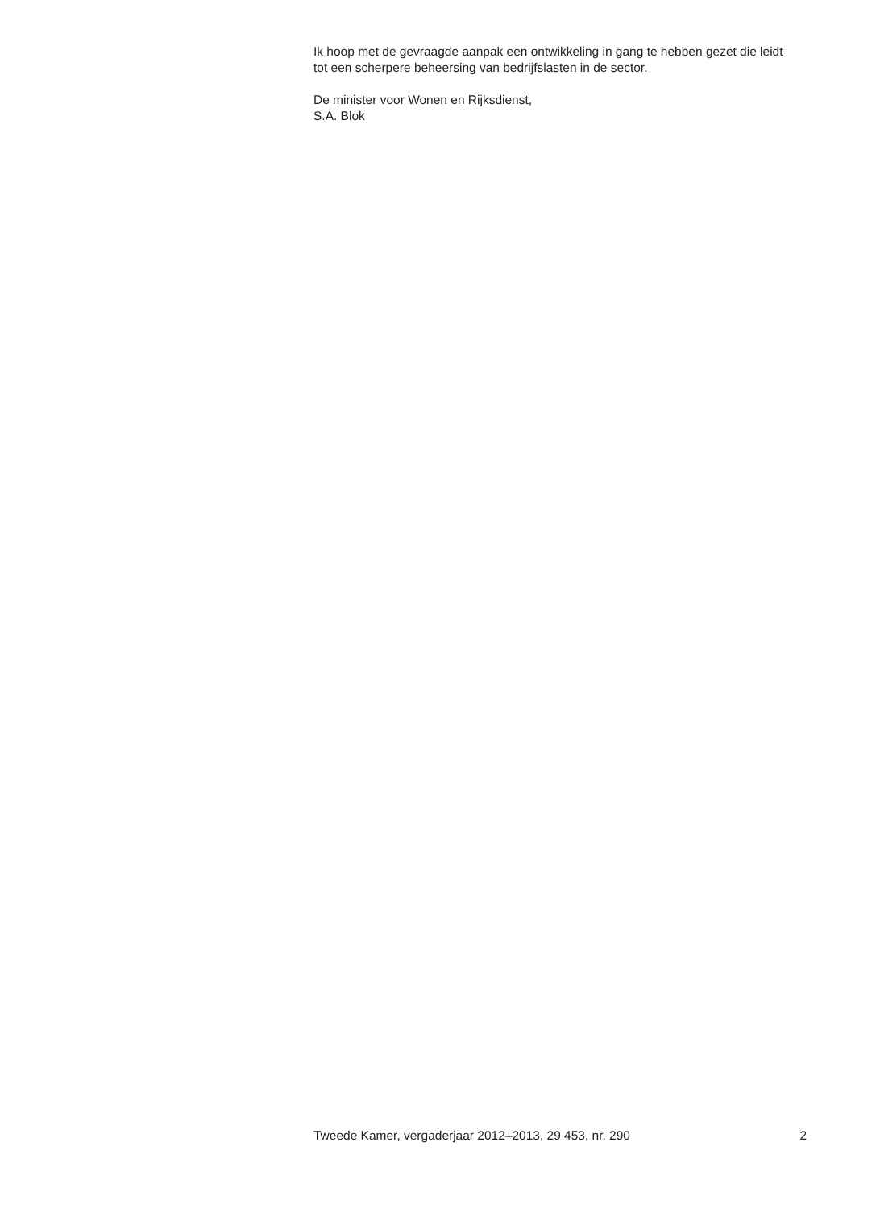Ik hoop met de gevraagde aanpak een ontwikkeling in gang te hebben gezet die leidt tot een scherpere beheersing van bedrijfslasten in de sector.
De minister voor Wonen en Rijksdienst,
S.A. Blok
Tweede Kamer, vergaderjaar 2012–2013, 29 453, nr. 290 2